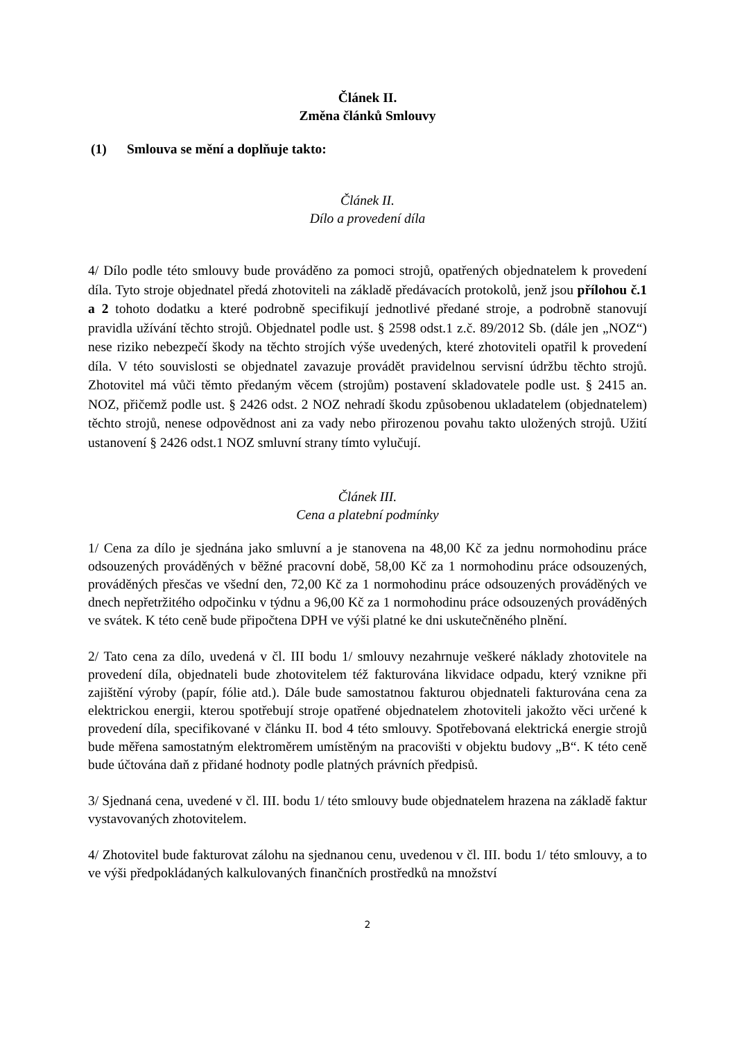Článek II.
Změna článků Smlouvy
(1) Smlouva se mění a doplňuje takto:
Článek II.
Dílo a provedení díla
4/ Dílo podle této smlouvy bude prováděno za pomoci strojů, opatřených objednatelem k provedení díla. Tyto stroje objednatel předá zhotoviteli na základě předávacích protokolů, jenž jsou přílohou č.1 a 2 tohoto dodatku a které podrobně specifikují jednotlivé předané stroje, a podrobně stanovují pravidla užívání těchto strojů. Objednatel podle ust. § 2598 odst.1 z.č. 89/2012 Sb. (dále jen „NOZ“) nese riziko nebezpečí škody na těchto strojích výše uvedených, které zhotoviteli opatřil k provedení díla. V této souvislosti se objednatel zavazuje provádět pravidelnou servisní údržbu těchto strojů. Zhotovitel má vůči těmto předaným věcem (strojům) postavení skladovatele podle ust. § 2415 an. NOZ, přičemž podle ust. § 2426 odst. 2 NOZ nehradí škodu způsobenou ukladatelem (objednatelem) těchto strojů, nenese odpovědnost ani za vady nebo přirozenou povahu takto uložených strojů. Užití ustanovení § 2426 odst.1 NOZ smluvní strany tímto vylučují.
Článek III.
Cena a platební podmínky
1/ Cena za dílo je sjednána jako smluvní a je stanovena na 48,00 Kč za jednu normohodinu práce odsouzených prováděných v běžné pracovní době, 58,00 Kč za 1 normohodinu práce odsouzených, prováděných přesčas ve všední den, 72,00 Kč za 1 normohodinu práce odsouzených prováděných ve dnech nepřetržitého odpočinku v týdnu a 96,00 Kč za 1 normohodinu práce odsouzených prováděných ve svátek. K této ceně bude připočtena DPH ve výši platné ke dni uskutečněného plnění.
2/ Tato cena za dílo, uvedená v čl. III bodu 1/ smlouvy nezahrnuje veškeré náklady zhotovitele na provedení díla, objednateli bude zhotovitelem též fakturována likvidace odpadu, který vznikne při zajištění výroby (papír, fólie atd.). Dále bude samostatnou fakturou objednateli fakturována cena za elektrickou energii, kterou spotřebují stroje opatřené objednatelem zhotoviteli jakožto věci určené k provedení díla, specifikované v článku II. bod 4 této smlouvy. Spotřebovaná elektrická energie strojů bude měřena samostatným elektroměrem umístěným na pracovišti v objektu budovy „B“. K této ceně bude účtována daň z přidané hodnoty podle platných právních předpisů.
3/ Sjednaná cena, uvedené v čl. III. bodu 1/ této smlouvy bude objednatelem hrazena na základě faktur vystavovaných zhotovitelem.
4/ Zhotovitel bude fakturovat zálohu na sjednanou cenu, uvedenou v čl. III. bodu 1/ této smlouvy, a to ve výši předpokládaných kalkulovaných finančních prostředků na množství
2